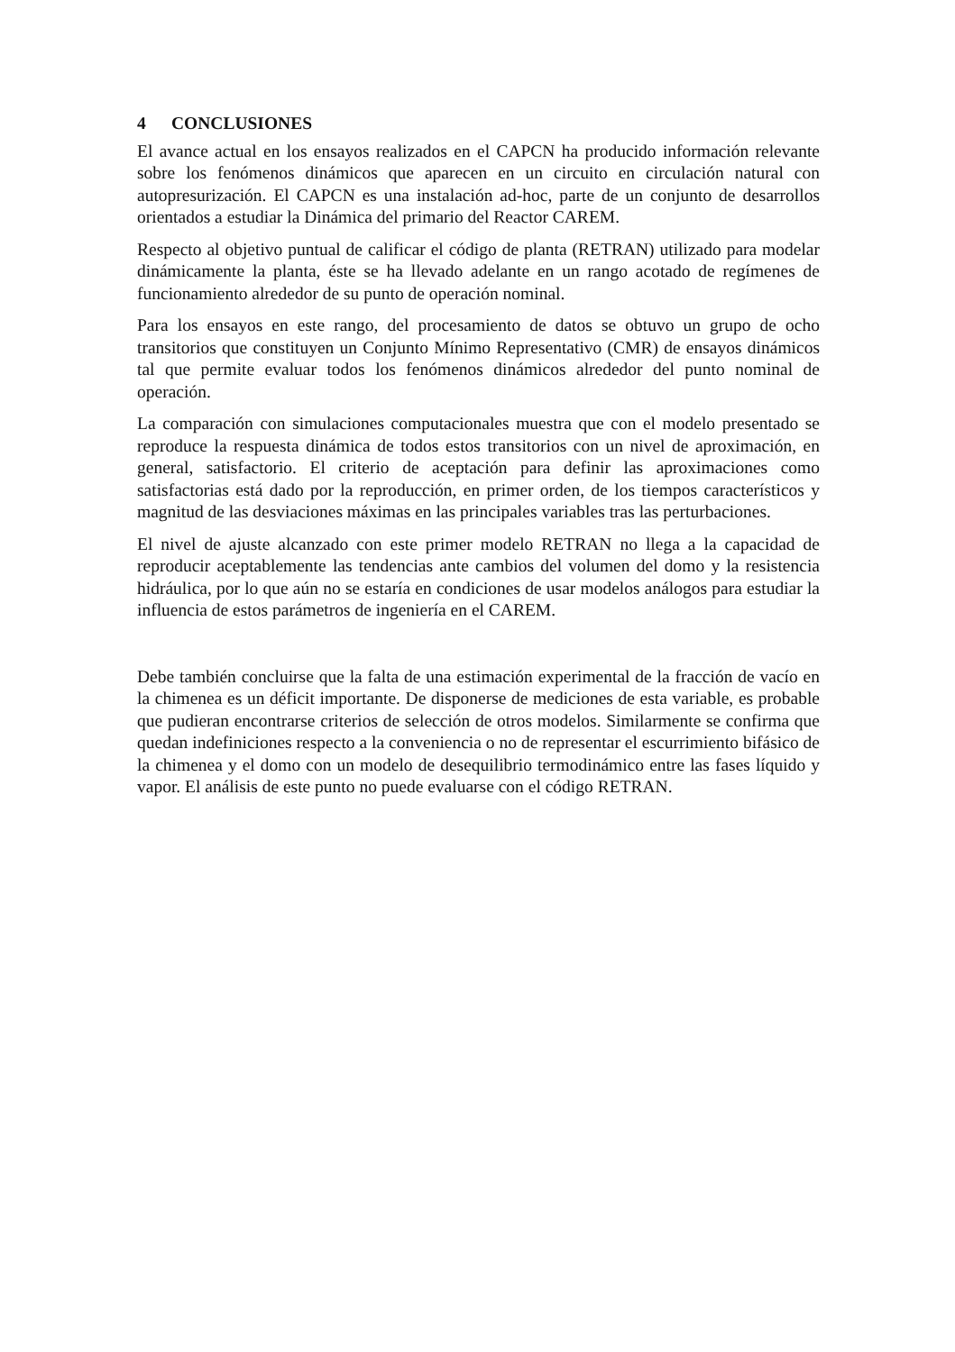4 CONCLUSIONES
El avance actual en los ensayos realizados en el CAPCN ha producido información relevante sobre los fenómenos dinámicos que aparecen en un circuito en circulación natural con autopresurización. El CAPCN es una instalación ad-hoc, parte de un conjunto de desarrollos orientados a estudiar la Dinámica del primario del Reactor CAREM.
Respecto al objetivo puntual de calificar el código de planta (RETRAN) utilizado para modelar dinámicamente la planta, éste se ha llevado adelante en un rango acotado de regímenes de funcionamiento alrededor de su punto de operación nominal.
Para los ensayos en este rango, del procesamiento de datos se obtuvo un grupo de ocho transitorios que constituyen un Conjunto Mínimo Representativo (CMR) de ensayos dinámicos tal que permite evaluar todos los fenómenos dinámicos alrededor del punto nominal de operación.
La comparación con simulaciones computacionales muestra que con el modelo presentado se reproduce la respuesta dinámica de todos estos transitorios con un nivel de aproximación, en general, satisfactorio. El criterio de aceptación para definir las aproximaciones como satisfactorias está dado por la reproducción, en primer orden, de los tiempos característicos y magnitud de las desviaciones máximas en las principales variables tras las perturbaciones.
El nivel de ajuste alcanzado con este primer modelo RETRAN no llega a la capacidad de reproducir aceptablemente las tendencias ante cambios del volumen del domo y la resistencia hidráulica, por lo que aún no se estaría en condiciones de usar modelos análogos para estudiar la influencia de estos parámetros de ingeniería en el CAREM.
Debe también concluirse que la falta de una estimación experimental de la fracción de vacío en la chimenea es un déficit importante. De disponerse de mediciones de esta variable, es probable que pudieran encontrarse criterios de selección de otros modelos. Similarmente se confirma que quedan indefiniciones respecto a la conveniencia o no de representar el escurrimiento bifásico de la chimenea y el domo con un modelo de desequilibrio termodinámico entre las fases líquido y vapor. El análisis de este punto no puede evaluarse con el código RETRAN.